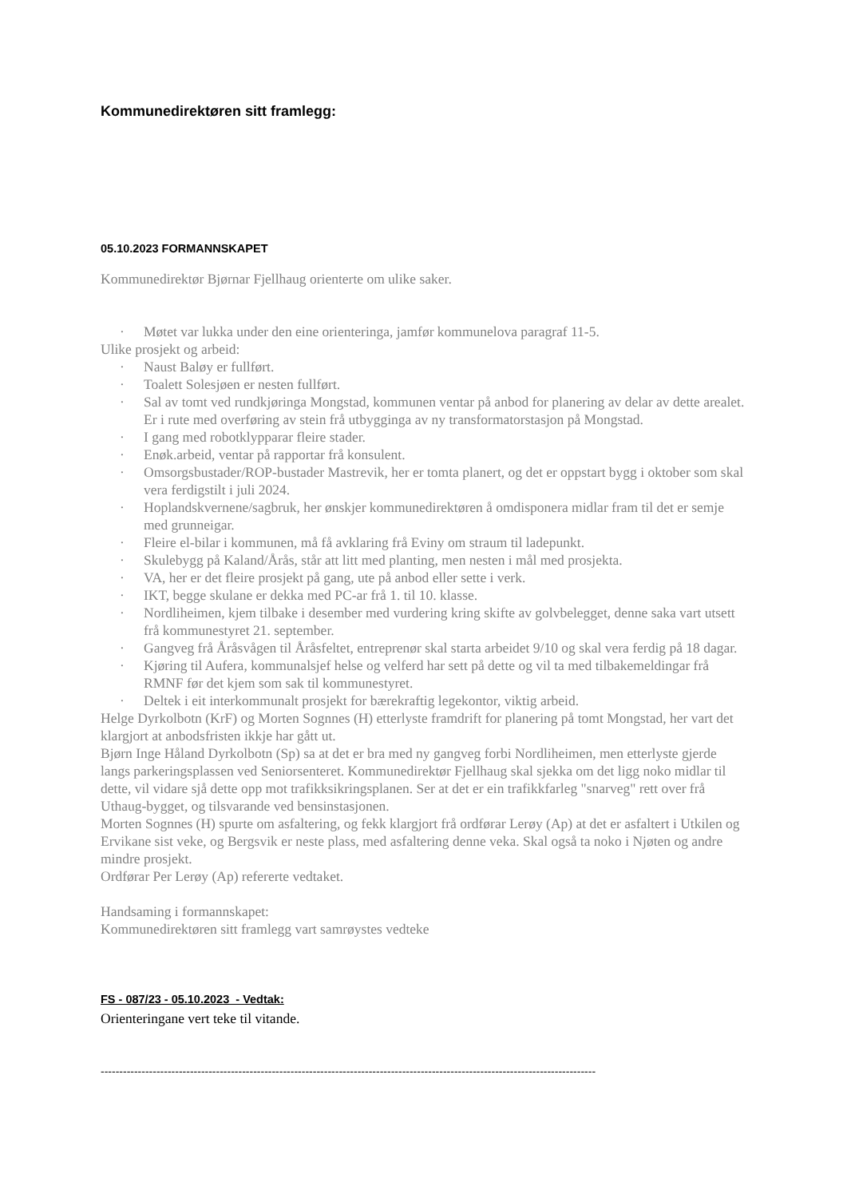Kommunedirektøren sitt framlegg:
05.10.2023 FORMANNSKAPET
Kommunedirektør Bjørnar Fjellhaug orienterte om ulike saker.
· Møtet var lukka under den eine orienteringa, jamfør kommunelova paragraf 11-5.
Ulike prosjekt og arbeid:
· Naust Baløy er fullført.
· Toalett Solesjøen er nesten fullført.
· Sal av tomt ved rundkjøringa Mongstad, kommunen ventar på anbod for planering av delar av dette arealet. Er i rute med overføring av stein frå utbygginga av ny transformatorstasjon på Mongstad.
· I gang med robotklypparar fleire stader.
· Enøk.arbeid, ventar på rapportar frå konsulent.
· Omsorgsbustader/ROP-bustader Mastrevik, her er tomta planert, og det er oppstart bygg i oktober som skal vera ferdigstilt i juli 2024.
· Hoplandskvernene/sagbruk, her ønskjer kommunedirektøren å omdisponera midlar fram til det er semje med grunneigar.
· Fleire el-bilar i kommunen, må få avklaring frå Eviny om straum til ladepunkt.
· Skulebygg på Kaland/Årås, står att litt med planting, men nesten i mål med prosjekta.
· VA, her er det fleire prosjekt på gang, ute på anbod eller sette i verk.
· IKT, begge skulane er dekka med PC-ar frå 1. til 10. klasse.
· Nordliheimen, kjem tilbake i desember med vurdering kring skifte av golvbelegget, denne saka vart utsett frå kommunestyret 21. september.
· Gangveg frå Åråsvågen til Åråsfeltet, entreprenør skal starta arbeidet 9/10 og skal vera ferdig på 18 dagar.
· Kjøring til Aufera, kommunalsjef helse og velferd har sett på dette og vil ta med tilbakemeldingar frå RMNF før det kjem som sak til kommunestyret.
· Deltek i eit interkommunalt prosjekt for bærekraftig legekontor, viktig arbeid.
Helge Dyrkolbotn (KrF) og Morten Sognnes (H) etterlyste framdrift for planering på tomt Mongstad, her vart det klargjort at anbodsfristen ikkje har gått ut.
Bjørn Inge Håland Dyrkolbotn (Sp) sa at det er bra med ny gangveg forbi Nordliheimen, men etterlyste gjerde langs parkeringsplassen ved Seniorsenteret. Kommunedirektør Fjellhaug skal sjekka om det ligg noko midlar til dette, vil vidare sjå dette opp mot trafikksikringsplanen. Ser at det er ein trafikkfarleg "snarveg" rett over frå Uthaug-bygget, og tilsvarande ved bensinstasjonen.
Morten Sognnes (H) spurte om asfaltering, og fekk klargjort frå ordførar Lerøy (Ap) at det er asfaltert i Utkilen og Ervikane sist veke, og Bergsvik er neste plass, med asfaltering denne veka. Skal også ta noko i Njøten og andre mindre prosjekt.
Ordførar Per Lerøy (Ap) refererte vedtaket.
Handsaming i formannskapet:
Kommunedirektøren sitt framlegg vart samrøystes vedteke
FS - 087/23 - 05.10.2023 - Vedtak:
Orienteringane vert teke til vitande.
-------------------------------------------------------------------------------------------------------------------------------------